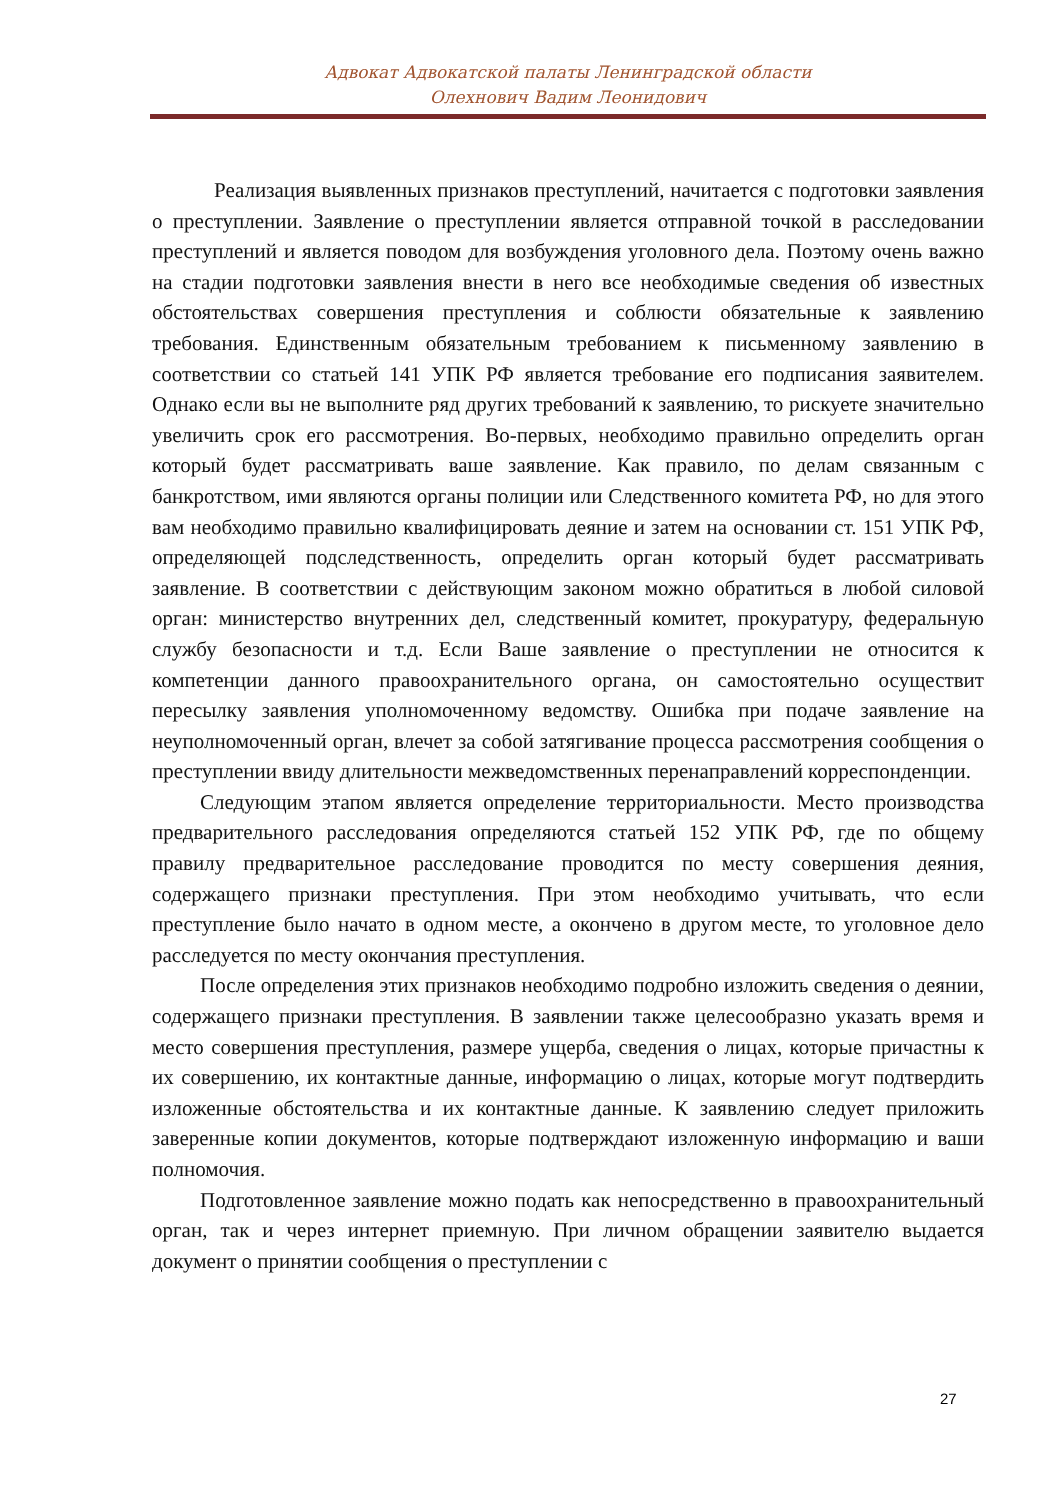Адвокат Адвокатской палаты Ленинградской области
Олехнович Вадим Леонидович
Реализация выявленных признаков преступлений, начитается с подготовки заявления о преступлении. Заявление о преступлении является отправной точкой в расследовании преступлений и является поводом для возбуждения уголовного дела. Поэтому очень важно на стадии подготовки заявления внести в него все необходимые сведения об известных обстоятельствах совершения преступления и соблюсти обязательные к заявлению требования. Единственным обязательным требованием к письменному заявлению в соответствии со статьей 141 УПК РФ является требование его подписания заявителем. Однако если вы не выполните ряд других требований к заявлению, то рискуете значительно увеличить срок его рассмотрения. Во-первых, необходимо правильно определить орган который будет рассматривать ваше заявление. Как правило, по делам связанным с банкротством, ими являются органы полиции или Следственного комитета РФ, но для этого вам необходимо правильно квалифицировать деяние и затем на основании ст. 151 УПК РФ, определяющей подследственность, определить орган который будет рассматривать заявление. В соответствии с действующим законом можно обратиться в любой силовой орган: министерство внутренних дел, следственный комитет, прокуратуру, федеральную службу безопасности и т.д. Если Ваше заявление о преступлении не относится к компетенции данного правоохранительного органа, он самостоятельно осуществит пересылку заявления уполномоченному ведомству. Ошибка при подаче заявление на неуполномоченный орган, влечет за собой затягивание процесса рассмотрения сообщения о преступлении ввиду длительности межведомственных перенаправлений корреспонденции.
Следующим этапом является определение территориальности. Место производства предварительного расследования определяются статьей 152 УПК РФ, где по общему правилу предварительное расследование проводится по месту совершения деяния, содержащего признаки преступления. При этом необходимо учитывать, что если преступление было начато в одном месте, а окончено в другом месте, то уголовное дело расследуется по месту окончания преступления.
После определения этих признаков необходимо подробно изложить сведения о деянии, содержащего признаки преступления. В заявлении также целесообразно указать время и место совершения преступления, размере ущерба, сведения о лицах, которые причастны к их совершению, их контактные данные, информацию о лицах, которые могут подтвердить изложенные обстоятельства и их контактные данные. К заявлению следует приложить заверенные копии документов, которые подтверждают изложенную информацию и ваши полномочия.
Подготовленное заявление можно подать как непосредственно в правоохранительный орган, так и через интернет приемную. При личном обращении заявителю выдается документ о принятии сообщения о преступлении с
27